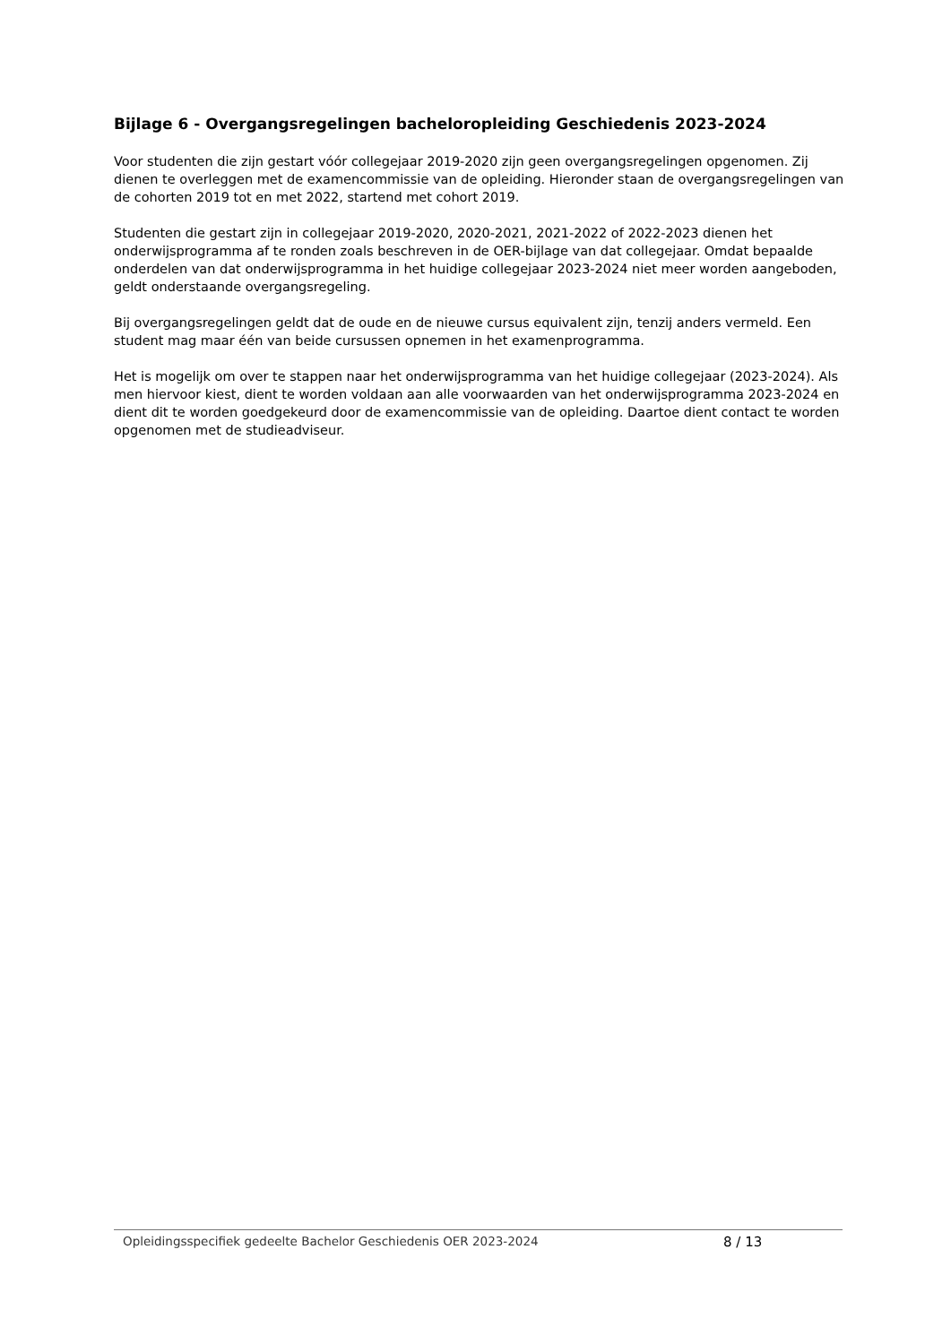Bijlage 6 - Overgangsregelingen bacheloropleiding Geschiedenis 2023-2024
Voor studenten die zijn gestart vóór collegejaar 2019-2020 zijn geen overgangsregelingen opgenomen. Zij dienen te overleggen met de examencommissie van de opleiding. Hieronder staan de overgangsregelingen van de cohorten 2019 tot en met 2022, startend met cohort 2019.
Studenten die gestart zijn in collegejaar 2019-2020, 2020-2021, 2021-2022 of 2022-2023 dienen het onderwijsprogramma af te ronden zoals beschreven in de OER-bijlage van dat collegejaar. Omdat bepaalde onderdelen van dat onderwijsprogramma in het huidige collegejaar 2023-2024 niet meer worden aangeboden, geldt onderstaande overgangsregeling.
Bij overgangsregelingen geldt dat de oude en de nieuwe cursus equivalent zijn, tenzij anders vermeld. Een student mag maar één van beide cursussen opnemen in het examenprogramma.
Het is mogelijk om over te stappen naar het onderwijsprogramma van het huidige collegejaar (2023-2024). Als men hiervoor kiest, dient te worden voldaan aan alle voorwaarden van het onderwijsprogramma 2023-2024 en dient dit te worden goedgekeurd door de examencommissie van de opleiding. Daartoe dient contact te worden opgenomen met de studieadviseur.
Opleidingsspecifiek gedeelte Bachelor Geschiedenis OER 2023-2024 8 / 13